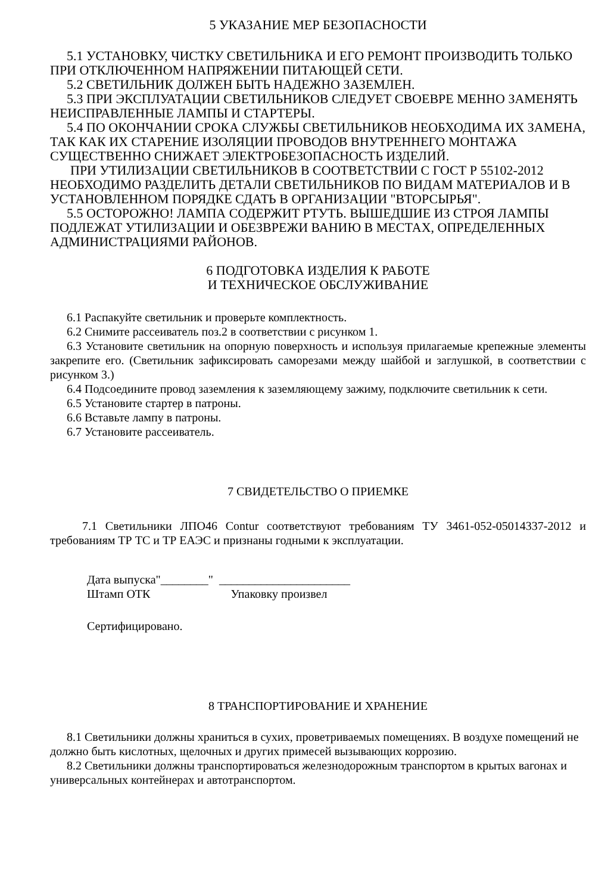5 УКАЗАНИЕ МЕР БЕЗОПАСНОСТИ
5.1 УСТАНОВКУ, ЧИСТКУ СВЕТИЛЬНИКА И ЕГО РЕМОНТ ПРОИЗВОДИТЬ ТОЛЬКО ПРИ ОТКЛЮЧЕННОМ НАПРЯЖЕНИИ ПИТАЮЩЕЙ СЕТИ.
5.2 СВЕТИЛЬНИК ДОЛЖЕН БЫТЬ НАДЕЖНО ЗАЗЕМЛЕН.
5.3 ПРИ ЭКСПЛУАТАЦИИ СВЕТИЛЬНИКОВ СЛЕДУЕТ СВОЕВРЕ МЕННО ЗАМЕНЯТЬ НЕИСПРАВЛЕННЫЕ ЛАМПЫ И СТАРТЕРЫ.
5.4 ПО ОКОНЧАНИИ СРОКА СЛУЖБЫ СВЕТИЛЬНИКОВ НЕОБХОДИМА ИХ ЗАМЕНА, ТАК КАК ИХ СТАРЕНИЕ ИЗОЛЯЦИИ ПРОВОДОВ ВНУТРЕННЕГО МОНТАЖА СУЩЕСТВЕННО СНИЖАЕТ ЭЛЕКТРОБЕЗОПАСНОСТЬ ИЗДЕЛИЙ.
ПРИ УТИЛИЗАЦИИ СВЕТИЛЬНИКОВ В СООТВЕТСТВИИ С ГОСТ Р 55102-2012 НЕОБХОДИМО РАЗДЕЛИТЬ ДЕТАЛИ СВЕТИЛЬНИКОВ ПО ВИДАМ МАТЕРИАЛОВ И В УСТАНОВЛЕННОМ ПОРЯДКЕ СДАТЬ В ОРГАНИЗАЦИИ "ВТОРСЫРЬЯ".
5.5 ОСТОРОЖНО! ЛАМПА СОДЕРЖИТ РТУТЬ. ВЫШЕДШИЕ ИЗ СТРОЯ ЛАМПЫ ПОДЛЕЖАТ УТИЛИЗАЦИИ И ОБЕЗВРЕЖИ ВАНИЮ В МЕСТАХ, ОПРЕДЕЛЕННЫХ АДМИНИСТРАЦИЯМИ РАЙОНОВ.
6 ПОДГОТОВКА ИЗДЕЛИЯ К РАБОТЕ
И ТЕХНИЧЕСКОЕ ОБСЛУЖИВАНИЕ
6.1 Распакуйте светильник и проверьте комплектность.
6.2 Снимите рассеиватель поз.2 в соответствии с рисунком 1.
6.3 Установите светильник на опорную поверхность и используя прилагаемые крепежные элементы закрепите его. (Светильник зафиксировать саморезами между шайбой и заглушкой, в соответствии с рисунком 3.)
6.4 Подсоедините провод заземления к заземляющему зажиму, подключите светильник к сети.
6.5 Установите стартер в патроны.
6.6 Вставьте лампу в патроны.
6.7 Установите рассеиватель.
7 СВИДЕТЕЛЬСТВО О ПРИЕМКЕ
7.1 Светильники ЛПО46 Contur соответствуют требованиям ТУ 3461-052-05014337-2012 и требованиям ТР ТС и ТР ЕАЭС и признаны годными к эксплуатации.
Дата выпуска"________" ______________________
Штамп ОТК Упаковку произвел
Сертифицировано.
8 ТРАНСПОРТИРОВАНИЕ И ХРАНЕНИЕ
8.1 Светильники должны храниться в сухих, проветриваемых помещениях. В воздухе помещений не должно быть кислотных, щелочных и других примесей вызывающих коррозию.
8.2 Светильники должны транспортироваться железнодорожным транспортом в крытых вагонах и универсальных контейнерах и автотранспортом.